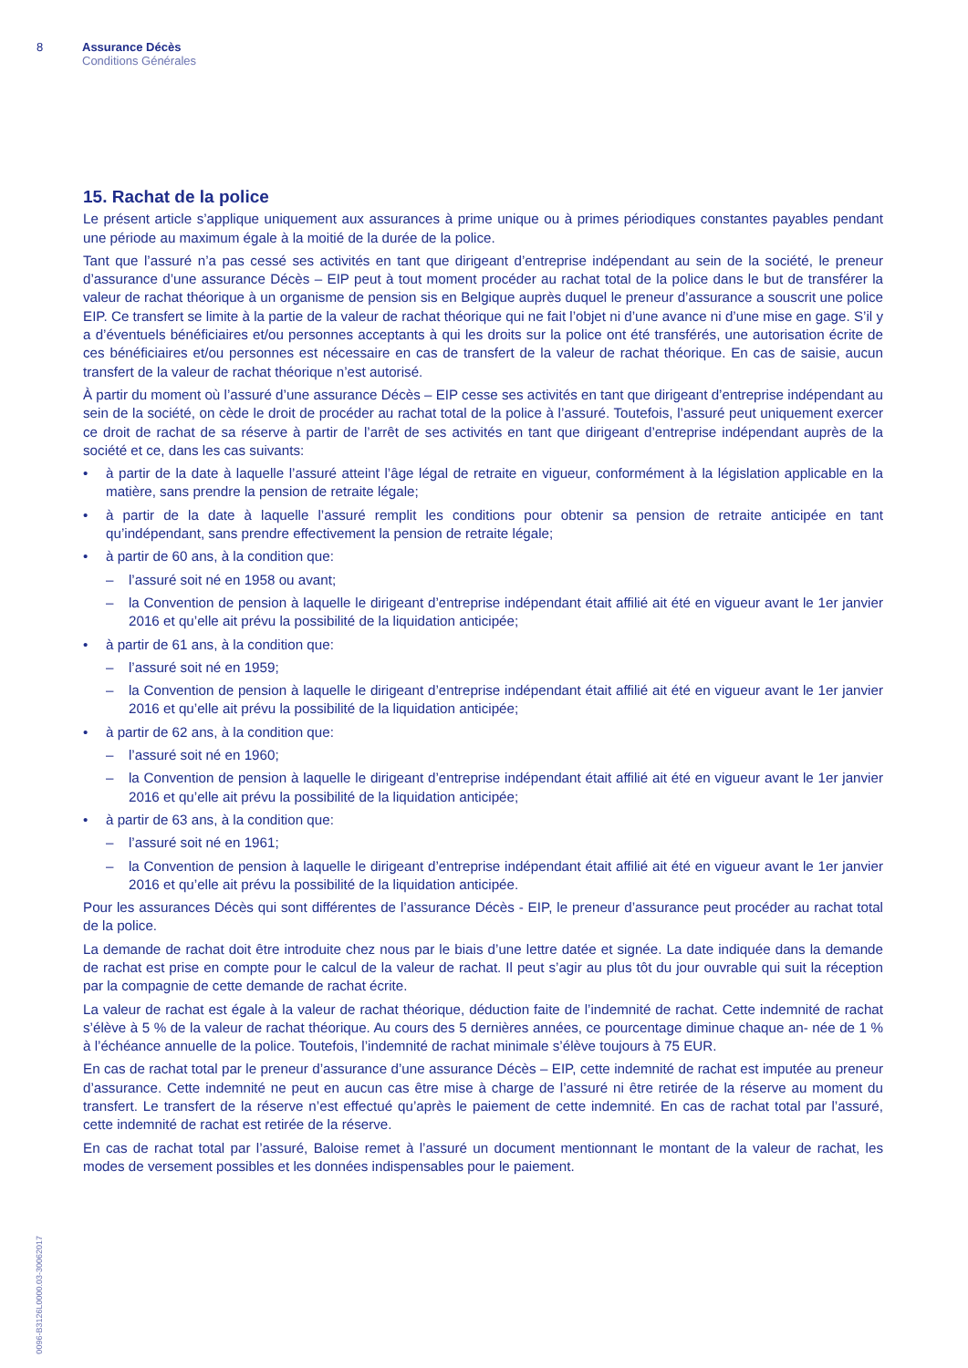8 Assurance Décès
Conditions Générales
15. Rachat de la police
Le présent article s’applique uniquement aux assurances à prime unique ou à primes périodiques constantes payables pendant une période au maximum égale à la moitié de la durée de la police.
Tant que l’assuré n’a pas cessé ses activités en tant que dirigeant d’entreprise indépendant au sein de la société, le preneur d’assurance d’une assurance Décès – EIP peut à tout moment procéder au rachat total de la police dans le but de transférer la valeur de rachat théorique à un organisme de pension sis en Belgique auprès duquel le preneur d’assurance a souscrit une police EIP. Ce transfert se limite à la partie de la valeur de rachat théorique qui ne fait l’objet ni d’une avance ni d’une mise en gage. S’il y a d’éventuels bénéficiaires et/ou personnes acceptants à qui les droits sur la police ont été transférés, une autorisation écrite de ces bénéficiaires et/ou personnes est nécessaire en cas de transfert de la valeur de rachat théorique. En cas de saisie, aucun transfert de la valeur de rachat théorique n’est autorisé.
À partir du moment où l’assuré d’une assurance Décès – EIP cesse ses activités en tant que dirigeant d’entreprise indépendant au sein de la société, on cède le droit de procéder au rachat total de la police à l’assuré. Toutefois, l’assuré peut uniquement exercer ce droit de rachat de sa réserve à partir de l’arrêt de ses activités en tant que dirigeant d’entreprise indépendant auprès de la société et ce, dans les cas suivants:
• à partir de la date à laquelle l’assuré atteint l’âge légal de retraite en vigueur, conformément à la législation applicable en la matière, sans prendre la pension de retraite légale;
• à partir de la date à laquelle l’assuré remplit les conditions pour obtenir sa pension de retraite anticipée en tant qu’indépendant, sans prendre effectivement la pension de retraite légale;
• à partir de 60 ans, à la condition que:
– l’assuré soit né en 1958 ou avant;
– la Convention de pension à laquelle le dirigeant d’entreprise indépendant était affilié ait été en vigueur avant le 1er janvier 2016 et qu’elle ait prévu la possibilité de la liquidation anticipée;
• à partir de 61 ans, à la condition que:
– l’assuré soit né en 1959;
– la Convention de pension à laquelle le dirigeant d’entreprise indépendant était affilié ait été en vigueur avant le 1er janvier 2016 et qu’elle ait prévu la possibilité de la liquidation anticipée;
• à partir de 62 ans, à la condition que:
– l’assuré soit né en 1960;
– la Convention de pension à laquelle le dirigeant d’entreprise indépendant était affilié ait été en vigueur avant le 1er janvier 2016 et qu’elle ait prévu la possibilité de la liquidation anticipée;
• à partir de 63 ans, à la condition que:
– l’assuré soit né en 1961;
– la Convention de pension à laquelle le dirigeant d’entreprise indépendant était affilié ait été en vigueur avant le 1er janvier 2016 et qu’elle ait prévu la possibilité de la liquidation anticipée.
Pour les assurances Décès qui sont différentes de l’assurance Décès - EIP, le preneur d’assurance peut procéder au rachat total de la police.
La demande de rachat doit être introduite chez nous par le biais d’une lettre datée et signée. La date indiquée dans la demande de rachat est prise en compte pour le calcul de la valeur de rachat. Il peut s’agir au plus tôt du jour ouvrable qui suit la réception par la compagnie de cette demande de rachat écrite.
La valeur de rachat est égale à la valeur de rachat théorique, déduction faite de l’indemnité de rachat. Cette indemnité de rachat s’élève à 5 % de la valeur de rachat théorique. Au cours des 5 dernières années, ce pourcentage diminue chaque an- née de 1 % à l’échéance annuelle de la police. Toutefois, l’indemnité de rachat minimale s’élève toujours à 75 EUR.
En cas de rachat total par le preneur d’assurance d’une assurance Décès – EIP, cette indemnité de rachat est imputée au preneur d’assurance. Cette indemnité ne peut en aucun cas être mise à charge de l’assuré ni être retirée de la réserve au moment du transfert. Le transfert de la réserve n’est effectué qu’après le paiement de cette indemnité. En cas de rachat total par l’assuré, cette indemnité de rachat est retirée de la réserve.
En cas de rachat total par l’assuré, Baloise remet à l’assuré un document mentionnant le montant de la valeur de rachat, les modes de versement possibles et les données indispensables pour le paiement.
0096-B3126L0000.03-30062017